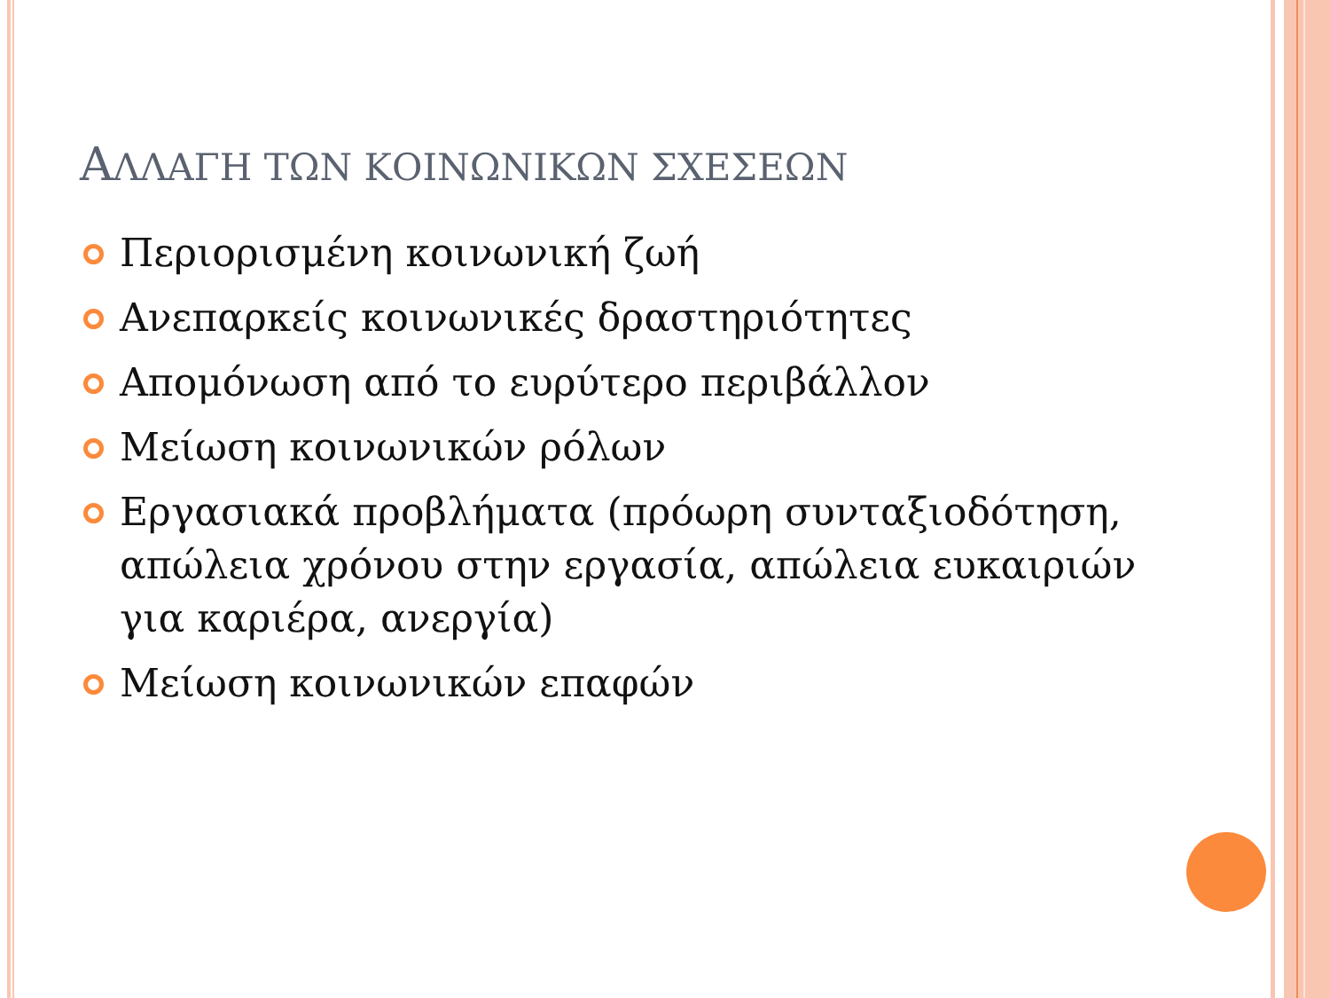ΑΛΛΑΓΗ ΤΩΝ ΚΟΙΝΩΝΙΚΩΝ ΣΧΕΣΕΩΝ
Περιορισμένη κοινωνική ζωή
Ανεπαρκείς κοινωνικές δραστηριότητες
Απομόνωση από το ευρύτερο περιβάλλον
Μείωση κοινωνικών ρόλων
Εργασιακά προβλήματα (πρόωρη συνταξιοδότηση, απώλεια χρόνου στην εργασία, απώλεια ευκαιριών για καριέρα, ανεργία)
Μείωση κοινωνικών επαφών